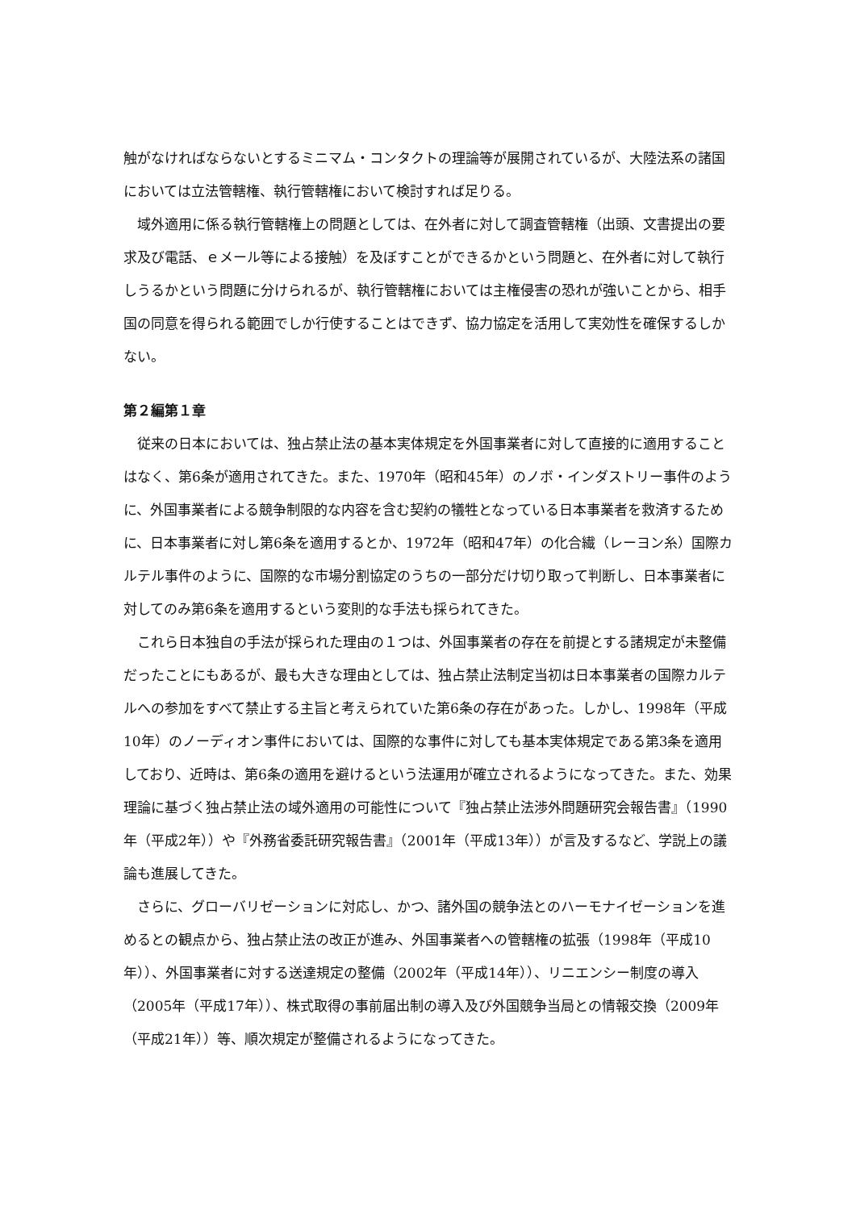触がなければならないとするミニマム・コンタクトの理論等が展開されているが、大陸法系の諸国においては立法管轄権、執行管轄権において検討すれば足りる。
域外適用に係る執行管轄権上の問題としては、在外者に対して調査管轄権（出頭、文書提出の要求及び電話、ｅメール等による接触）を及ぼすことができるかという問題と、在外者に対して執行しうるかという問題に分けられるが、執行管轄権においては主権侵害の恐れが強いことから、相手国の同意を得られる範囲でしか行使することはできず、協力協定を活用して実効性を確保するしかない。
第２編第１章
従来の日本においては、独占禁止法の基本実体規定を外国事業者に対して直接的に適用することはなく、第6条が適用されてきた。また、1970年（昭和45年）のノボ・インダストリー事件のように、外国事業者による競争制限的な内容を含む契約の犠牲となっている日本事業者を救済するために、日本事業者に対し第6条を適用するとか、1972年（昭和47年）の化合繊（レーヨン糸）国際カルテル事件のように、国際的な市場分割協定のうちの一部分だけ切り取って判断し、日本事業者に対してのみ第6条を適用するという変則的な手法も採られてきた。
これら日本独自の手法が採られた理由の１つは、外国事業者の存在を前提とする諸規定が未整備だったことにもあるが、最も大きな理由としては、独占禁止法制定当初は日本事業者の国際カルテルへの参加をすべて禁止する主旨と考えられていた第6条の存在があった。しかし、1998年（平成10年）のノーディオン事件においては、国際的な事件に対しても基本実体規定である第3条を適用しており、近時は、第6条の適用を避けるという法運用が確立されるようになってきた。また、効果理論に基づく独占禁止法の域外適用の可能性について『独占禁止法渉外問題研究会報告書』（1990年（平成2年））や『外務省委託研究報告書』（2001年（平成13年））が言及するなど、学説上の議論も進展してきた。
さらに、グローバリゼーションに対応し、かつ、諸外国の競争法とのハーモナイゼーションを進めるとの観点から、独占禁止法の改正が進み、外国事業者への管轄権の拡張（1998年（平成10年））、外国事業者に対する送達規定の整備（2002年（平成14年））、リニエンシー制度の導入（2005年（平成17年））、株式取得の事前届出制の導入及び外国競争当局との情報交換（2009年（平成21年））等、順次規定が整備されるようになってきた。